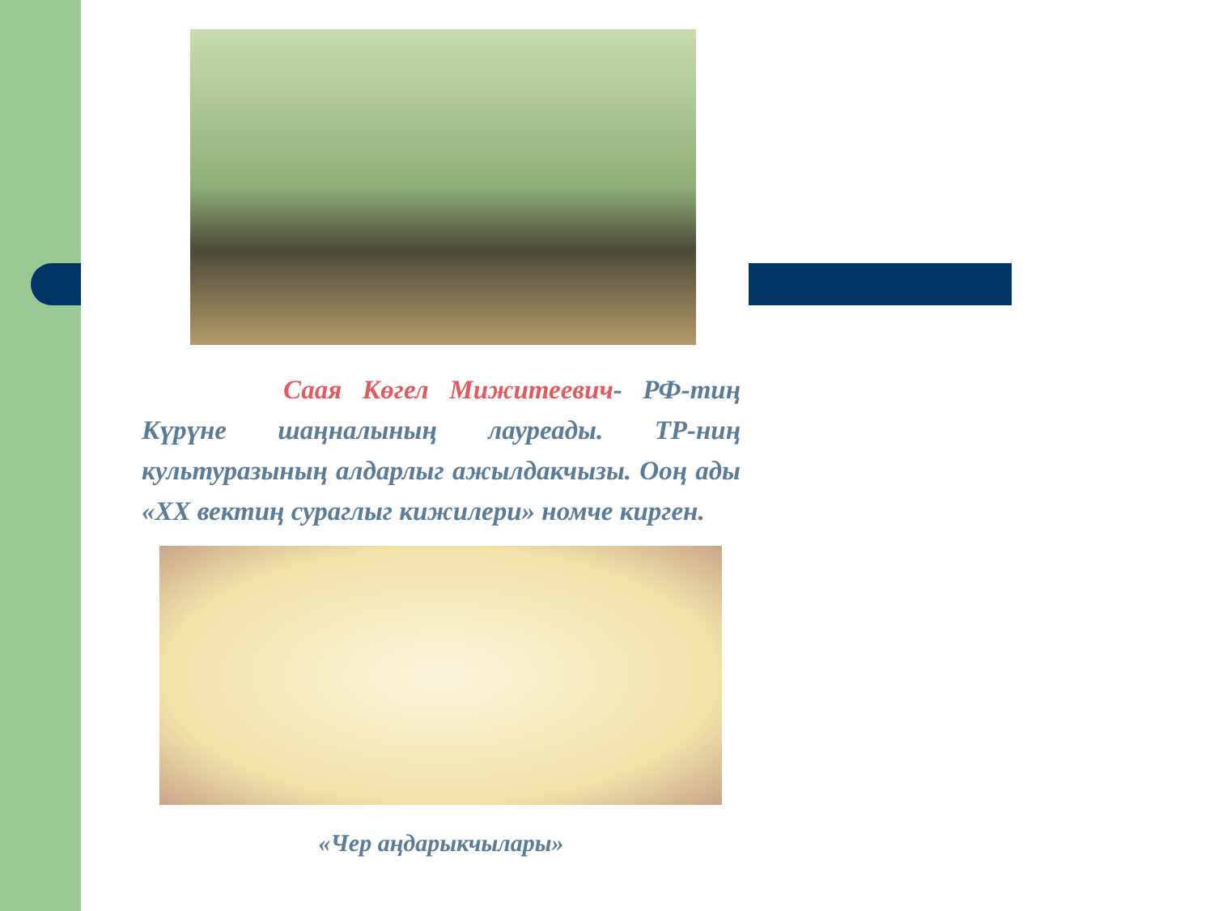Саая Көгел Мижитеевич- РФ-тиң Күрүне шаңналының лауреады. ТР-ниң культуразының алдарлыг ажылдакчызы. Ооң ады «ХХ вектиң сураглыг кижилери» номче кирген.
«Чер аңдарыкчылары»